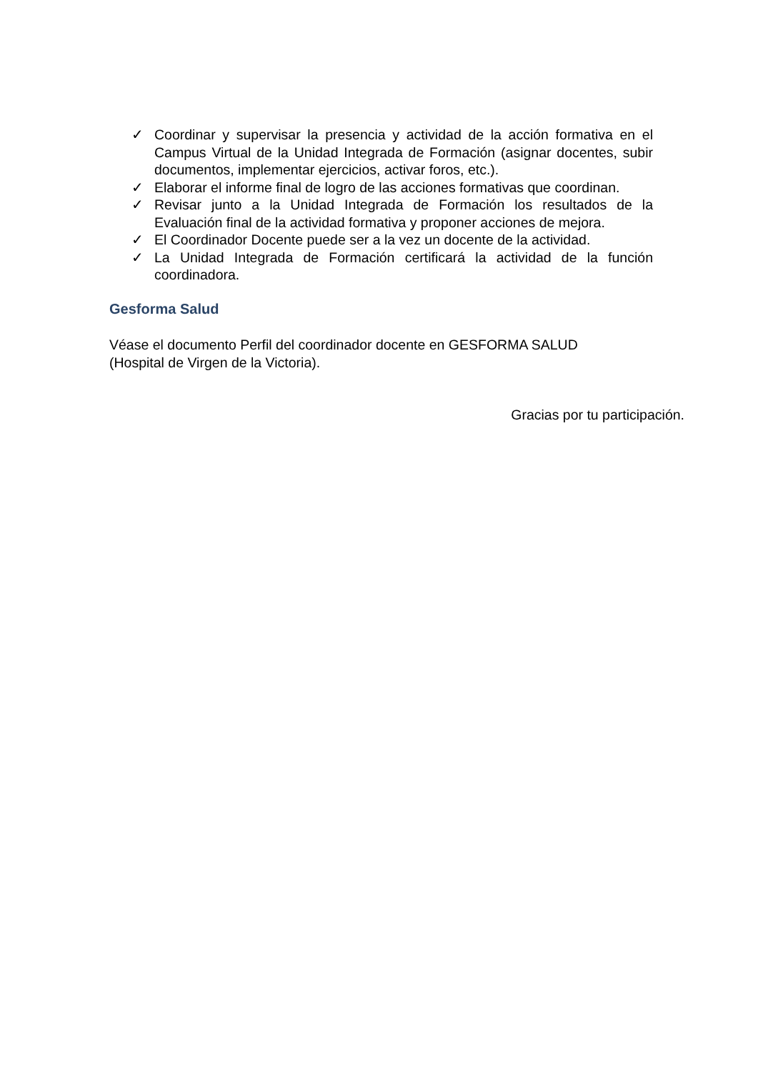✓ Coordinar y supervisar la presencia y actividad de la acción formativa en el Campus Virtual de la Unidad Integrada de Formación (asignar docentes, subir documentos, implementar ejercicios, activar foros, etc.).
✓ Elaborar el informe final de logro de las acciones formativas que coordinan.
✓ Revisar junto a la Unidad Integrada de Formación los resultados de la Evaluación final de la actividad formativa y proponer acciones de mejora.
✓ El Coordinador Docente puede ser a la vez un docente de la actividad.
✓ La Unidad Integrada de Formación certificará la actividad de la función coordinadora.
Gesforma Salud
Véase el documento Perfil del coordinador docente en GESFORMA SALUD
(Hospital de Virgen de la Victoria).
Gracias por tu participación.